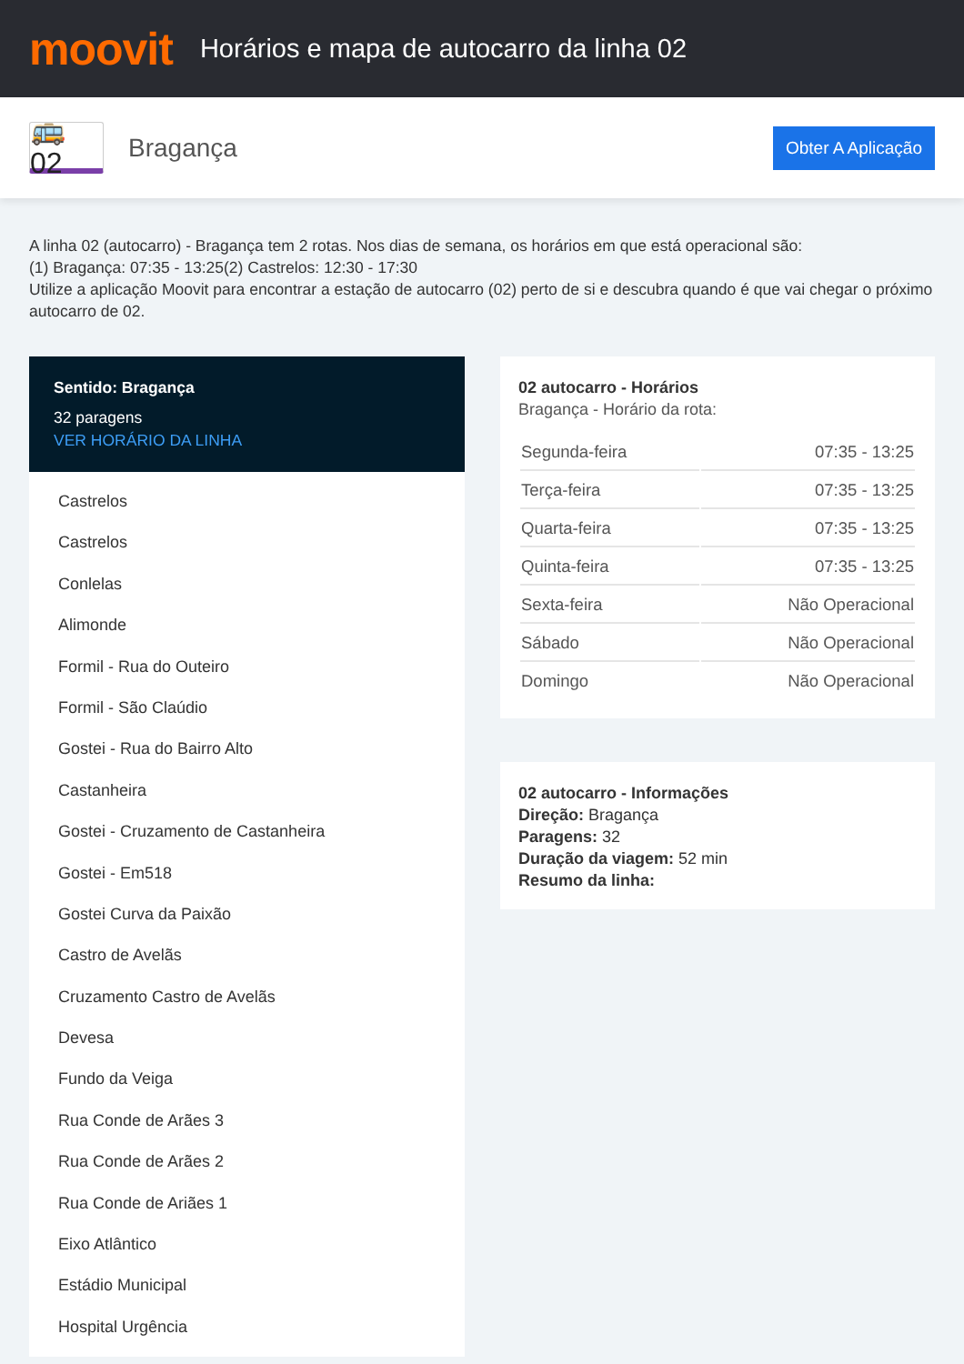moovit
Horários e mapa de autocarro da linha 02
🚌 02
Bragança
Obter A Aplicação
A linha 02 (autocarro) - Bragança tem 2 rotas. Nos dias de semana, os horários em que está operacional são:
(1) Bragança: 07:35 - 13:25(2) Castrelos: 12:30 - 17:30
Utilize a aplicação Moovit para encontrar a estação de autocarro (02) perto de si e descubra quando é que vai chegar o próximo autocarro de 02.
Sentido: Bragança
32 paragens
VER HORÁRIO DA LINHA
Castrelos
Castrelos
Conlelas
Alimonde
Formil - Rua do Outeiro
Formil - São Claúdio
Gostei - Rua do Bairro Alto
Castanheira
Gostei - Cruzamento de Castanheira
Gostei - Em518
Gostei Curva da Paixão
Castro de Avelãs
Cruzamento Castro de Avelãs
Devesa
Fundo da Veiga
Rua Conde de Arães 3
Rua Conde de Arães 2
Rua Conde de Ariães 1
Eixo Atlântico
Estádio Municipal
Hospital Urgência
02 autocarro - Horários
Bragança - Horário da rota:
| Segunda-feira | 07:35 - 13:25 |
| Terça-feira | 07:35 - 13:25 |
| Quarta-feira | 07:35 - 13:25 |
| Quinta-feira | 07:35 - 13:25 |
| Sexta-feira | Não Operacional |
| Sábado | Não Operacional |
| Domingo | Não Operacional |
02 autocarro - Informações
Direção: Bragança
Paragens: 32
Duração da viagem: 52 min
Resumo da linha: